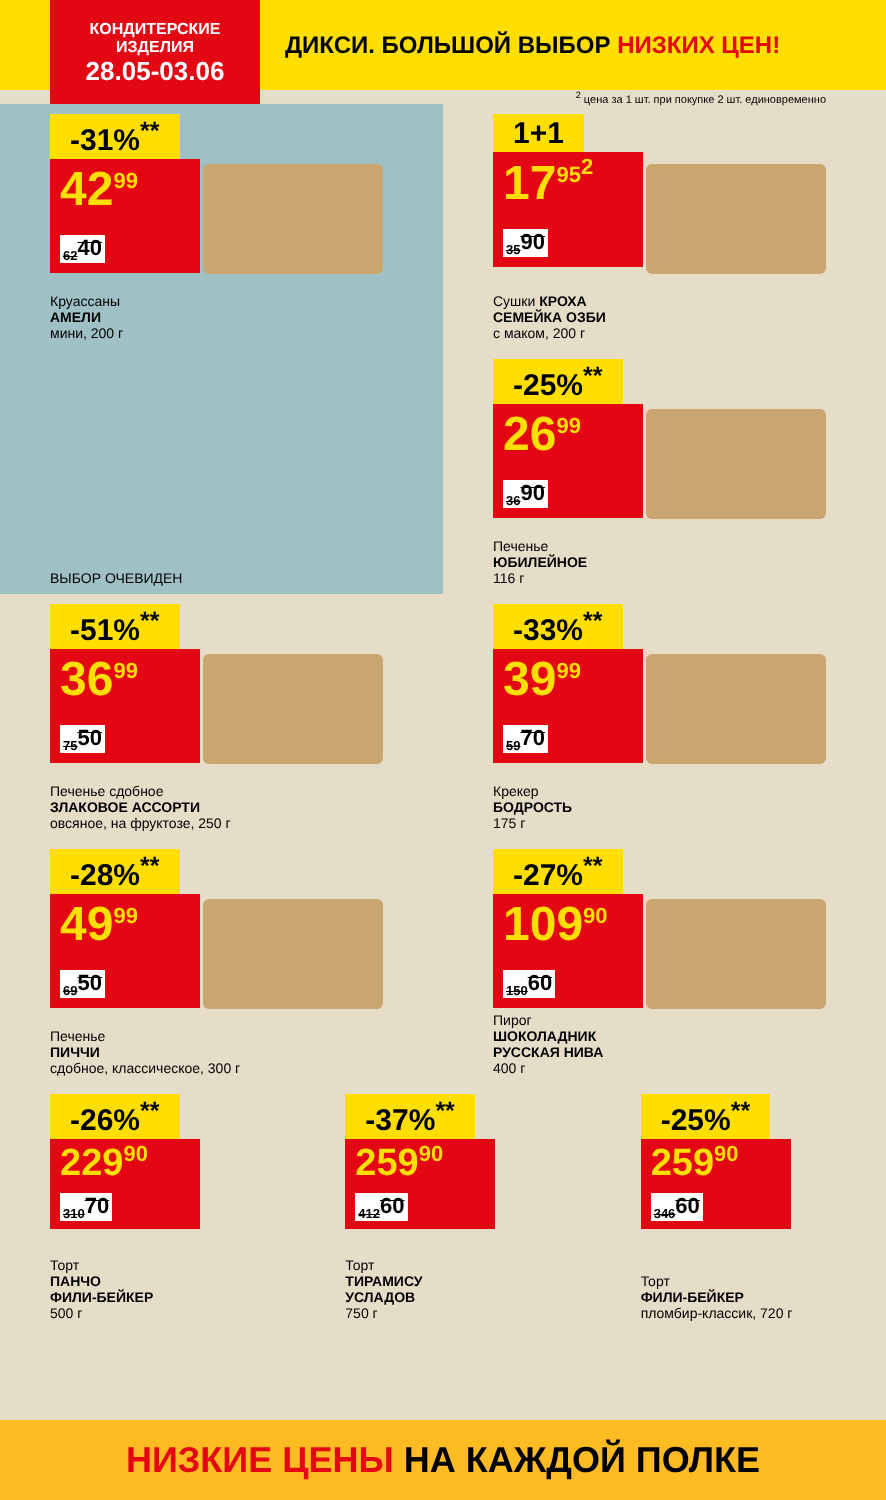КОНДИТЕРСКИЕ ИЗДЕЛИЯ
28.05-03.06
ДИКСИ. БОЛЬШОЙ ВЫБОР НИЗКИХ ЦЕН!
<sup>2</sup> цена за 1 шт. при покупке 2 шт. единовременно
-31%<sup>**</sup>
42<sup>99</sup> 62<sup>40</sup>
Круассаны
АМЕЛИ
мини, 200 г
1+1
17<sup>95<sup>2</sup></sup> 35<sup>90</sup>
Сушки КРОХА
СЕМЕЙКА ОЗБИ
с маком, 200 г
ВЫБОР ОЧЕВИДЕН
-25%<sup>**</sup>
26<sup>99</sup> 36<sup>90</sup>
Печенье
ЮБИЛЕЙНОЕ
116 г
-51%<sup>**</sup>
36<sup>99</sup> 75<sup>50</sup>
Печенье сдобное
ЗЛАКОВОЕ АССОРТИ
овсяное, на фруктозе, 250 г
-33%<sup>**</sup>
39<sup>99</sup> 59<sup>70</sup>
Крекер
БОДРОСТЬ
175 г
-28%<sup>**</sup>
49<sup>99</sup> 69<sup>50</sup>
Печенье
ПИЧЧИ
сдобное, классическое, 300 г
-27%<sup>**</sup>
109<sup>90</sup> 150<sup>60</sup>
Пирог
ШОКОЛАДНИК
РУССКАЯ НИВА
400 г
-26%<sup>**</sup>
229<sup>90</sup> 310<sup>70</sup>
Торт
ПАНЧО
ФИЛИ-БЕЙКЕР
500 г
-37%<sup>**</sup>
259<sup>90</sup> 412<sup>60</sup>
Торт
ТИРАМИСУ
УСЛАДОВ
750 г
-25%<sup>**</sup>
259<sup>90</sup> 346<sup>60</sup>
Торт
ФИЛИ-БЕЙКЕР
пломбир-классик, 720 г
НИЗКИЕ ЦЕНЫ НА КАЖДОЙ ПОЛКЕ